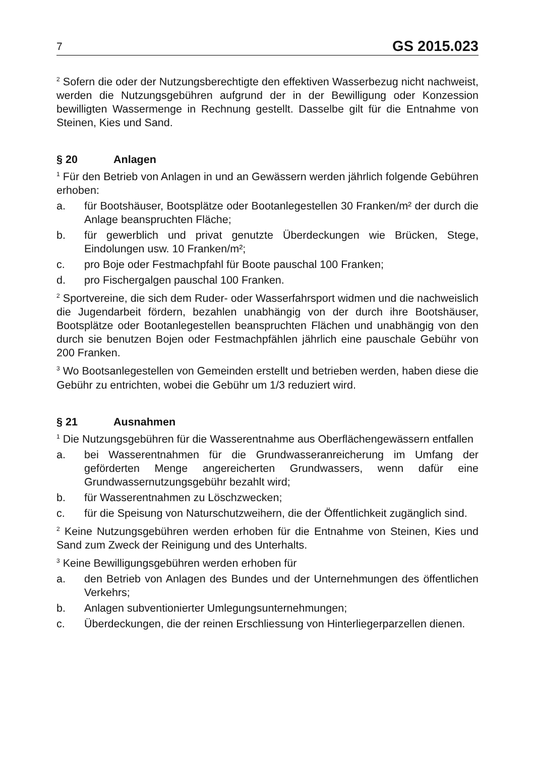7 GS 2015.023
<sup>2</sup> Sofern die oder der Nutzungsberechtigte den effektiven Wasserbezug nicht nachweist, werden die Nutzungsgebühren aufgrund der in der Bewilligung oder Konzession bewilligten Wassermenge in Rechnung gestellt. Dasselbe gilt für die Entnahme von Steinen, Kies und Sand.
§ 20 Anlagen
<sup>1</sup> Für den Betrieb von Anlagen in und an Gewässern werden jährlich folgende Gebühren erhoben:
a. für Bootshäuser, Bootsplätze oder Bootanlegestellen 30 Franken/m² der durch die Anlage beanspruchten Fläche;
b. für gewerblich und privat genutzte Überdeckungen wie Brücken, Stege, Eindolungen usw. 10 Franken/m²;
c. pro Boje oder Festmachpfahl für Boote pauschal 100 Franken;
d. pro Fischergalgen pauschal 100 Franken.
<sup>2</sup> Sportvereine, die sich dem Ruder- oder Wasserfahrsport widmen und die nachweislich die Jugendarbeit fördern, bezahlen unabhängig von der durch ihre Bootshäuser, Bootsplätze oder Bootanlegestellen beanspruchten Flächen und unabhängig von den durch sie benutzen Bojen oder Festmachpfählen jährlich eine pauschale Gebühr von 200 Franken.
<sup>3</sup> Wo Bootsanlegestellen von Gemeinden erstellt und betrieben werden, haben diese die Gebühr zu entrichten, wobei die Gebühr um 1/3 reduziert wird.
§ 21 Ausnahmen
<sup>1</sup> Die Nutzungsgebühren für die Wasserentnahme aus Oberflächengewässern entfallen
a. bei Wasserentnahmen für die Grundwasseranreicherung im Umfang der geförderten Menge angereicherten Grundwassers, wenn dafür eine Grundwassernutzungsgebühr bezahlt wird;
b. für Wasserentnahmen zu Löschzwecken;
c. für die Speisung von Naturschutzweihern, die der Öffentlichkeit zugänglich sind.
<sup>2</sup> Keine Nutzungsgebühren werden erhoben für die Entnahme von Steinen, Kies und Sand zum Zweck der Reinigung und des Unterhalts.
<sup>3</sup> Keine Bewilligungsgebühren werden erhoben für
a. den Betrieb von Anlagen des Bundes und der Unternehmungen des öffentlichen Verkehrs;
b. Anlagen subventionierter Umlegungsunternehmungen;
c. Überdeckungen, die der reinen Erschliessung von Hinterliegerparzellen dienen.